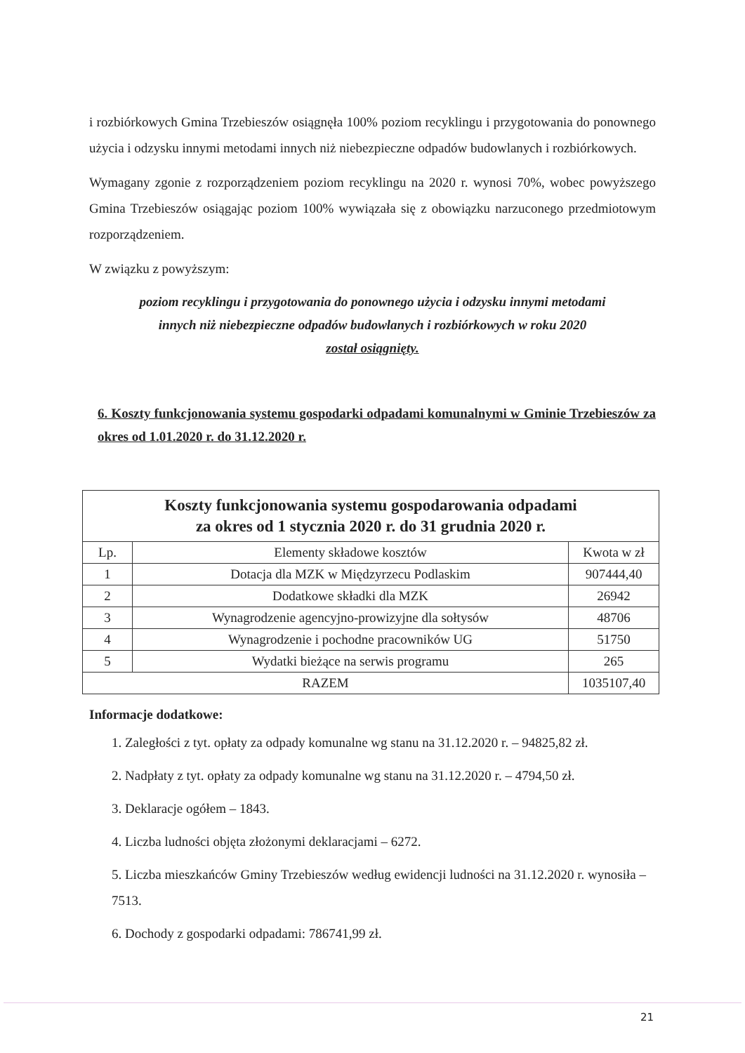i rozbiórkowych Gmina Trzebieszów osiągnęła 100% poziom recyklingu i przygotowania do ponownego użycia i odzysku innymi metodami innych niż niebezpieczne odpadów budowlanych i rozbiórkowych.
Wymagany zgonie z rozporządzeniem poziom recyklingu na 2020 r. wynosi 70%, wobec powyższego Gmina Trzebieszów osiągając poziom 100% wywiązała się z obowiązku narzuconego przedmiotowym rozporządzeniem.
W związku z powyższym:
poziom recyklingu i przygotowania do ponownego użycia i odzysku innymi metodami
innych niż niebezpieczne odpadów budowlanych i rozbiórkowych w roku 2020
został osiągnięty.
6. Koszty funkcjonowania systemu gospodarki odpadami komunalnymi w Gminie Trzebieszów za okres od 1.01.2020 r. do 31.12.2020 r.
| Koszty funkcjonowania systemu gospodarowania odpadami za okres od 1 stycznia 2020 r. do 31 grudnia 2020 r. | | |
| --- | --- | --- |
| Lp. | Elementy składowe kosztów | Kwota w zł |
| 1 | Dotacja dla MZK w Międzyrzecu Podlaskim | 907444,40 |
| 2 | Dodatkowe składki dla MZK | 26942 |
| 3 | Wynagrodzenie agencyjno-prowizyjne dla sołtysów | 48706 |
| 4 | Wynagrodzenie i pochodne pracowników UG | 51750 |
| 5 | Wydatki bieżące na serwis programu | 265 |
| RAZEM | | 1035107,40 |
Informacje dodatkowe:
1. Zaległości z tyt. opłaty za odpady komunalne wg stanu na 31.12.2020 r. – 94825,82 zł.
2. Nadpłaty z tyt. opłaty za odpady komunalne wg stanu na 31.12.2020 r. – 4794,50 zł.
3. Deklaracje ogółem – 1843.
4. Liczba ludności objęta złożonymi deklaracjami – 6272.
5. Liczba mieszkańców Gminy Trzebieszów według ewidencji ludności na 31.12.2020 r. wynosiła – 7513.
6. Dochody z gospodarki odpadami: 786741,99 zł.
21